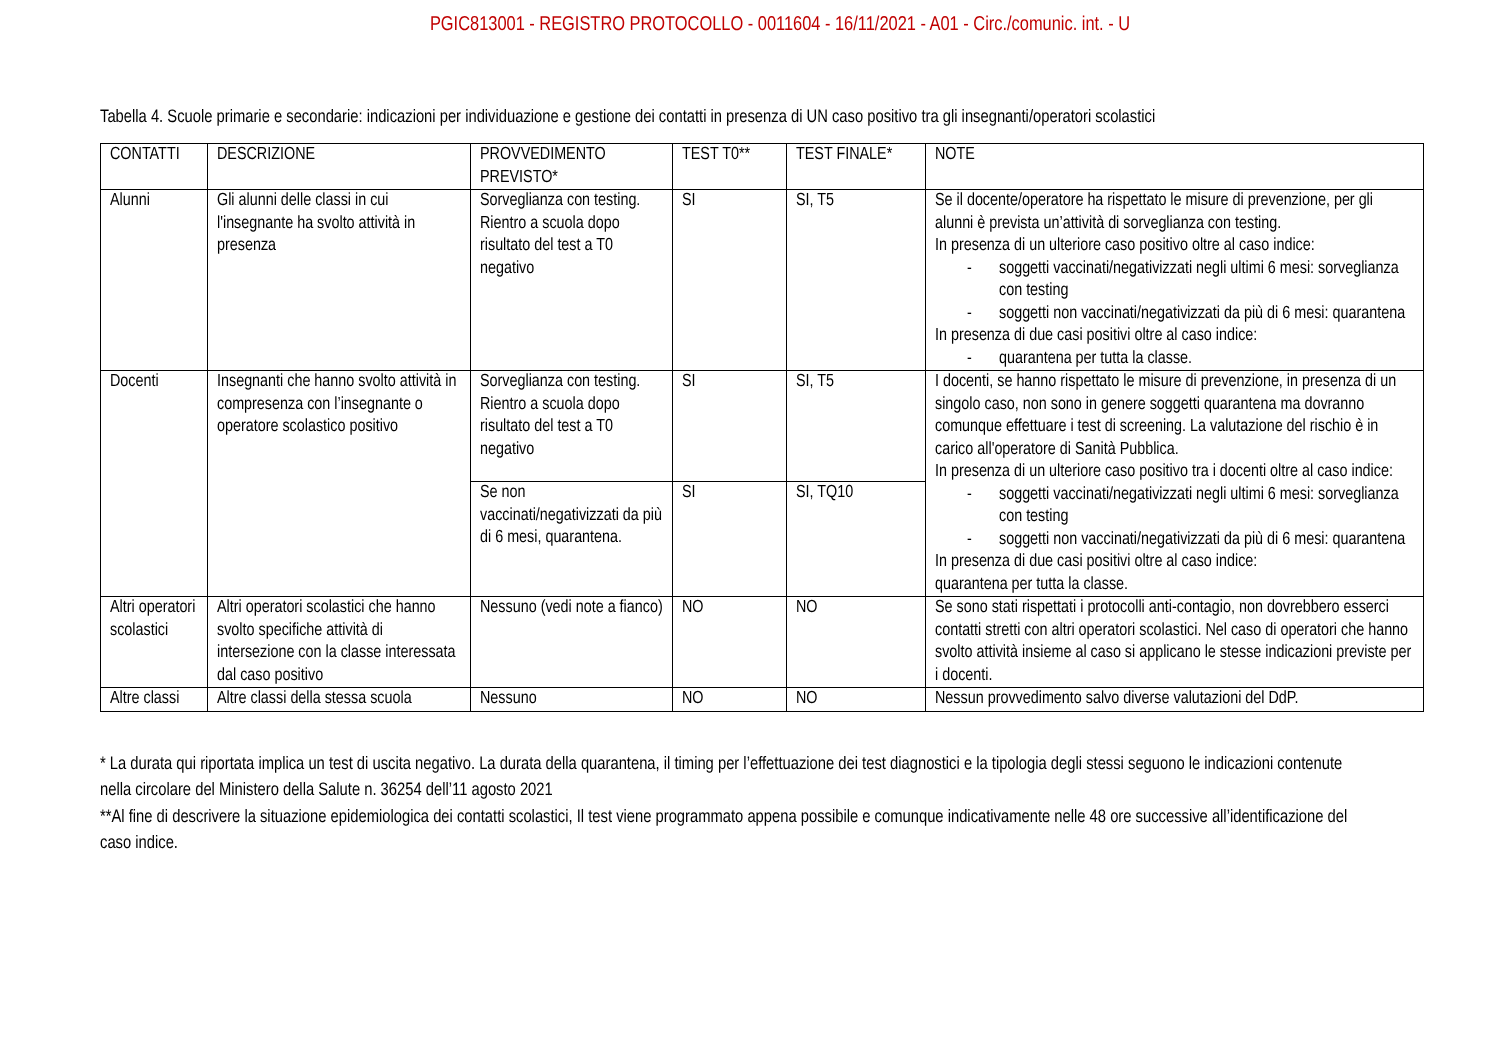PGIC813001 - REGISTRO PROTOCOLLO - 0011604 - 16/11/2021 - A01 - Circ./comunic. int. - U
Tabella 4. Scuole primarie e secondarie: indicazioni per individuazione e gestione dei contatti in presenza di UN caso positivo tra gli insegnanti/operatori scolastici
| CONTATTI | DESCRIZIONE | PROVVEDIMENTO PREVISTO* | TEST T0** | TEST FINALE* | NOTE |
| Alunni | Gli alunni delle classi in cui l'insegnante ha svolto attività in presenza | Sorveglianza con testing. Rientro a scuola dopo risultato del test a T0 negativo | SI | SI, T5 | Se il docente/operatore ha rispettato le misure di prevenzione, per gli alunni è prevista un’attività di sorveglianza con testing. In presenza di un ulteriore caso positivo oltre al caso indice: - soggetti vaccinati/negativizzati negli ultimi 6 mesi: sorveglianza con testing - soggetti non vaccinati/negativizzati da più di 6 mesi: quarantena In presenza di due casi positivi oltre al caso indice: - quarantena per tutta la classe. |
| Docenti | Insegnanti che hanno svolto attività in compresenza con l’insegnante o operatore scolastico positivo | Sorveglianza con testing. Rientro a scuola dopo risultato del test a T0 negativo | SI | SI, T5 | I docenti, se hanno rispettato le misure di prevenzione, in presenza di un singolo caso, non sono in genere soggetti quarantena ma dovranno comunque effettuare i test di screening. La valutazione del rischio è in carico all'operatore di Sanità Pubblica. In presenza di un ulteriore caso positivo tra i docenti oltre al caso indice: - soggetti vaccinati/negativizzati negli ultimi 6 mesi: sorveglianza con testing - soggetti non vaccinati/negativizzati da più di 6 mesi: quarantena In presenza di due casi positivi oltre al caso indice: quarantena per tutta la classe. |
| | | Se non vaccinati/negativizzati da più di 6 mesi, quarantena. | SI | SI, TQ10 | |
| Altri operatori scolastici | Altri operatori scolastici che hanno svolto specifiche attività di intersezione con la classe interessata dal caso positivo | Nessuno (vedi note a fianco) | NO | NO | Se sono stati rispettati i protocolli anti-contagio, non dovrebbero esserci contatti stretti con altri operatori scolastici. Nel caso di operatori che hanno svolto attività insieme al caso si applicano le stesse indicazioni previste per i docenti. |
| Altre classi | Altre classi della stessa scuola | Nessuno | NO | NO | Nessun provvedimento salvo diverse valutazioni del DdP. |
* La durata qui riportata implica un test di uscita negativo. La durata della quarantena, il timing per l’effettuazione dei test diagnostici e la tipologia degli stessi seguono le indicazioni contenute nella circolare del Ministero della Salute n. 36254 dell’11 agosto 2021
**Al fine di descrivere la situazione epidemiologica dei contatti scolastici, Il test viene programmato appena possibile e comunque indicativamente nelle 48 ore successive all’identificazione del caso indice.